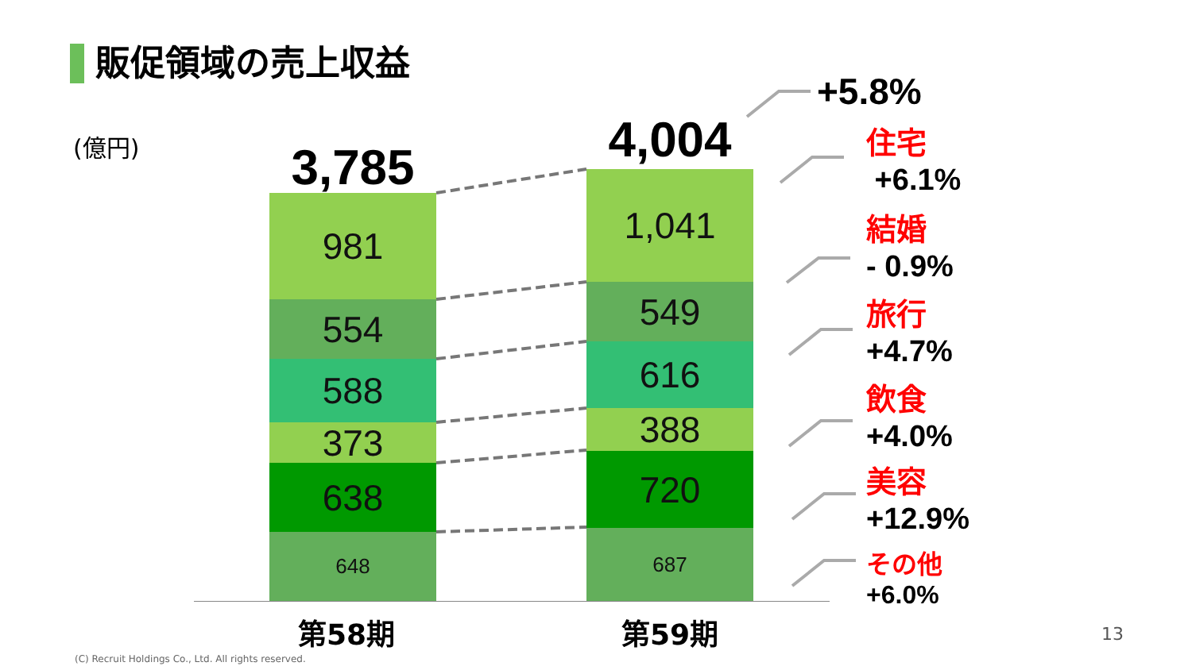販促領域の売上収益
(億円) 3,785
981
554
588
373
638
648
4,004
1,041
549
616
388
720
687
第58期 第59期
+5.8%
住宅
+6.1%
結婚
- 0.9%
旅行
+4.7%
飲食
+4.0%
美容
+12.9%
その他
+6.0%
(C) Recruit Holdings Co., Ltd. All rights reserved.
13